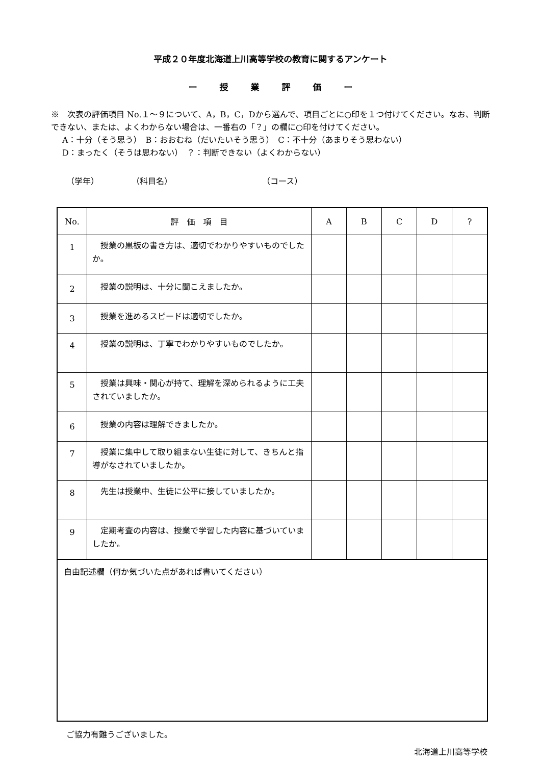平成２０年度北海道上川高等学校の教育に関するアンケート
ー 授 業 評 価 ー
※　次表の評価項目 No.１～９について、A，B，C，Dから選んで、項目ごとに○印を１つ付けてください。なお、判断できない、または、よくわからない場合は、一番右の「？」の欄に○印を付けてください。
A：十分（そう思う）　B：おおむね（だいたいそう思う）　C：不十分（あまりそう思わない）
D：まったく（そうは思わない）　？：判断できない（よくわからない）
（学年）　　　　　（科目名）　　　　　　　　　　　　（コース）
| No. | 評 価 項 目 | A | B | C | D | ? |
| --- | --- | --- | --- | --- | --- | --- |
| 1 | 授業の黒板の書き方は、適切でわかりやすいものでしたか。 | | | | | |
| 2 | 授業の説明は、十分に聞こえましたか。 | | | | | |
| 3 | 授業を進めるスピードは適切でしたか。 | | | | | |
| 4 | 授業の説明は、丁寧でわかりやすいものでしたか。 | | | | | |
| 5 | 授業は興味・関心が持て、理解を深められるように工夫されていましたか。 | | | | | |
| 6 | 授業の内容は理解できましたか。 | | | | | |
| 7 | 授業に集中して取り組まない生徒に対して、きちんと指導がなされていましたか。 | | | | | |
| 8 | 先生は授業中、生徒に公平に接していましたか。 | | | | | |
| 9 | 定期考査の内容は、授業で学習した内容に基づいていましたか。 | | | | | |
| 自由記述欄（何か気づいた点があれば書いてください） | | | | | | |
ご協力有難うございました。
北海道上川高等学校